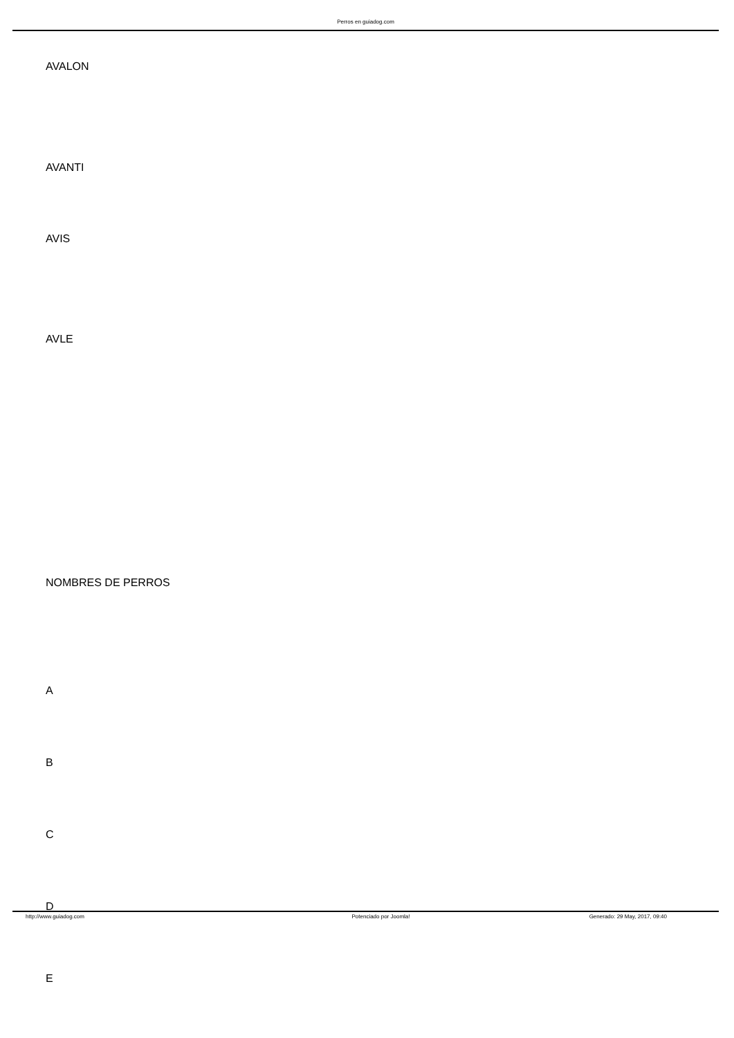Perros en guiadog.com
AVALON
AVANTI
AVIS
AVLE
NOMBRES DE PERROS
A
B
C
D
E
http://www.guiadog.com Potenciado por Joomla! Generado: 29 May, 2017, 09:40